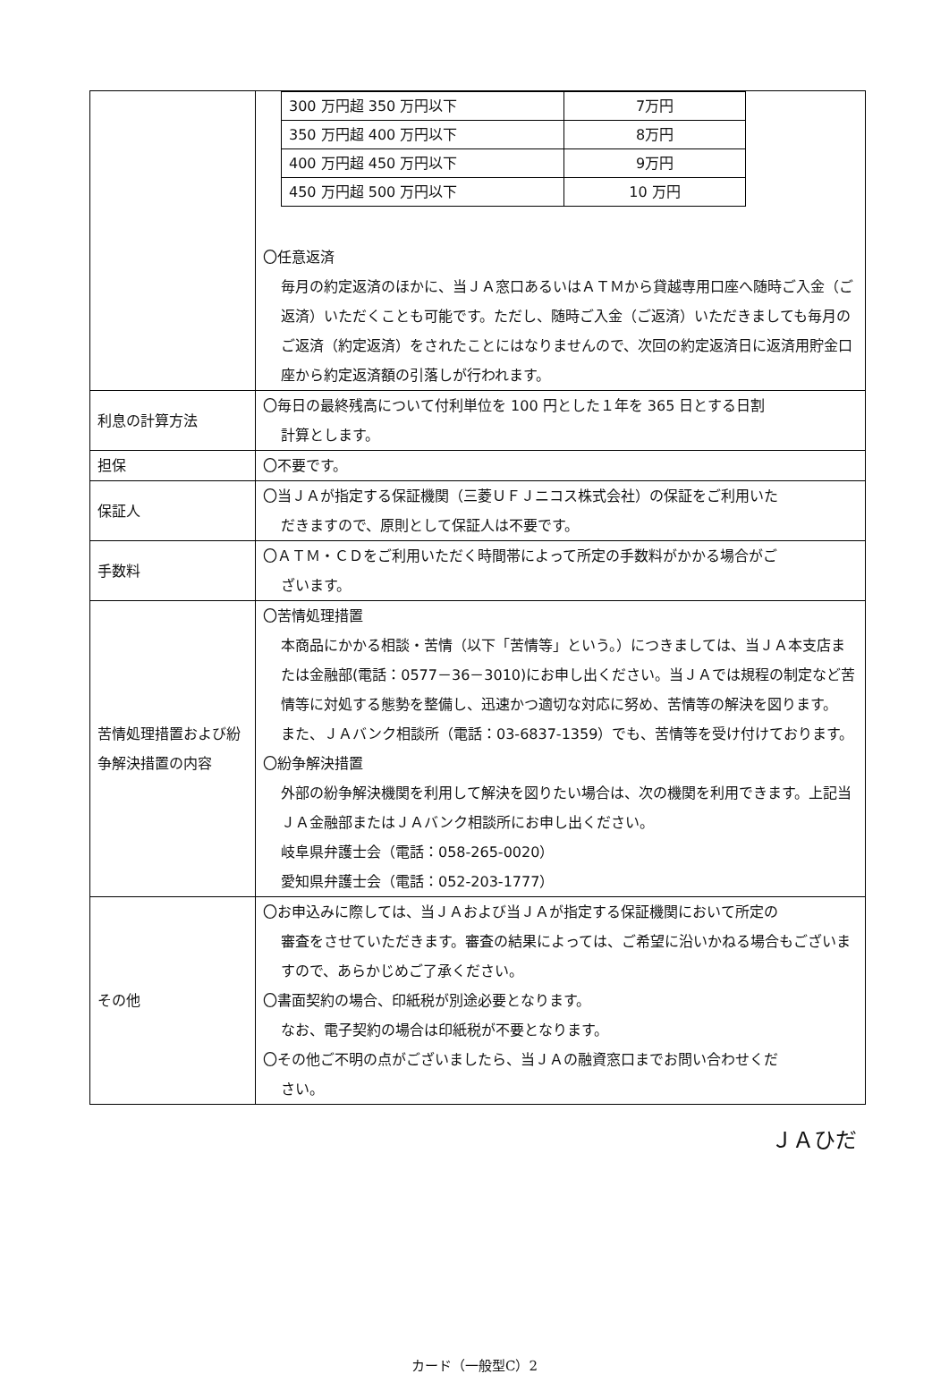| | / 300 万円超 350 万円以下 / 7万円 / / 350 万円超 400 万円以下 / 8万円 / / 400 万円超 450 万円以下 / 9万円 / / 450 万円超 500 万円以下 / 10 万円 / 〇任意返済 毎月の約定返済のほかに、当ＪＡ窓口あるいはＡＴＭから貸越専用口座へ随時ご入金（ご返済）いただくことも可能です。ただし、随時ご入金（ご返済）いただきましても毎月のご返済（約定返済）をされたことにはなりませんので、次回の約定返済日に返済用貯金口座から約定返済額の引落しが行われます。 |
| 利息の計算方法 | 〇毎日の最終残高について付利単位を 100 円とした１年を 365 日とする日割 計算とします。 |
| 担保 | 〇不要です。 |
| 保証人 | 〇当ＪＡが指定する保証機関（三菱ＵＦＪニコス株式会社）の保証をご利用いた だきますので、原則として保証人は不要です。 |
| 手数料 | 〇ＡＴＭ・ＣＤをご利用いただく時間帯によって所定の手数料がかかる場合がご ざいます。 |
| 苦情処理措置および紛争解決措置の内容 | 〇苦情処理措置 本商品にかかる相談・苦情（以下「苦情等」という。）につきましては、当ＪＡ本支店または金融部(電話：0577－36－3010)にお申し出ください。当ＪＡでは規程の制定など苦情等に対処する態勢を整備し、迅速かつ適切な対応に努め、苦情等の解決を図ります。 また、ＪＡバンク相談所（電話：03-6837-1359）でも、苦情等を受け付けております。 〇紛争解決措置 外部の紛争解決機関を利用して解決を図りたい場合は、次の機関を利用できます。上記当ＪＡ金融部またはＪＡバンク相談所にお申し出ください。 岐阜県弁護士会（電話：058-265-0020） 愛知県弁護士会（電話：052-203-1777） |
| その他 | 〇お申込みに際しては、当ＪＡおよび当ＪＡが指定する保証機関において所定の 審査をさせていただきます。審査の結果によっては、ご希望に沿いかねる場合もございますので、あらかじめご了承ください。 〇書面契約の場合、印紙税が別途必要となります。 なお、電子契約の場合は印紙税が不要となります。 〇その他ご不明の点がございましたら、当ＪＡの融資窓口までお問い合わせくだ さい。 |
ＪＡひだ
カード（一般型C）2